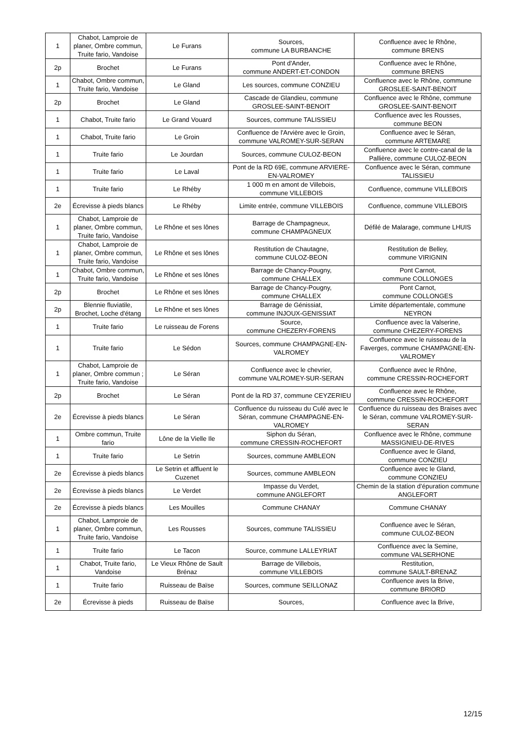| 1 | Chabot, Lamproie de planer, Ombre commun, Truite fario, Vandoise | Le Furans | Sources, commune LA BURBANCHE | Confluence avec le Rhône, commune BRENS |
| 2p | Brochet | Le Furans | Pont d'Ander, commune ANDERT-ET-CONDON | Confluence avec le Rhône, commune BRENS |
| 1 | Chabot, Ombre commun, Truite fario, Vandoise | Le Gland | Les sources, commune CONZIEU | Confluence avec le Rhône, commune GROSLEE-SAINT-BENOIT |
| 2p | Brochet | Le Gland | Cascade de Glandieu, commune GROSLEE-SAINT-BENOIT | Confluence avec le Rhône, commune GROSLEE-SAINT-BENOIT |
| 1 | Chabot, Truite fario | Le Grand Vouard | Sources, commune TALISSIEU | Confluence avec les Rousses, commune BEON |
| 1 | Chabot, Truite fario | Le Groin | Confluence de l'Arvière avec le Groin, commune VALROMEY-SUR-SERAN | Confluence avec le Séran, commune ARTEMARE |
| 1 | Truite fario | Le Jourdan | Sources, commune CULOZ-BEON | Confluence avec le contre-canal de la Pallière, commune CULOZ-BEON |
| 1 | Truite fario | Le Laval | Pont de la RD 69E, commune ARVIERE-EN-VALROMEY | Confluence avec le Séran, commune TALISSIEU |
| 1 | Truite fario | Le Rhéby | 1 000 m en amont de Villebois, commune VILLEBOIS | Confluence, commune VILLEBOIS |
| 2e | Écrevisse à pieds blancs | Le Rhéby | Limite entrée, commune VILLEBOIS | Confluence, commune VILLEBOIS |
| 1 | Chabot, Lamproie de planer, Ombre commun, Truite fario, Vandoise | Le Rhône et ses lônes | Barrage de Champagneux, commune CHAMPAGNEUX | Défilé de Malarage, commune LHUIS |
| 1 | Chabot, Lamproie de planer, Ombre commun, Truite fario, Vandoise | Le Rhône et ses lônes | Restitution de Chautagne, commune CULOZ-BEON | Restitution de Belley, commune VIRIGNIN |
| 1 | Chabot, Ombre commun, Truite fario, Vandoise | Le Rhône et ses lônes | Barrage de Chancy-Pougny, commune CHALLEX | Pont Carnot, commune COLLONGES |
| 2p | Brochet | Le Rhône et ses lônes | Barrage de Chancy-Pougny, commune CHALLEX | Pont Carnot, commune COLLONGES |
| 2p | Blennie fluviatile, Brochet, Loche d'étang | Le Rhône et ses lônes | Barrage de Génissiat, commune INJOUX-GENISSIAT | Limite départementale, commune NEYRON |
| 1 | Truite fario | Le ruisseau de Forens | Source, commune CHEZERY-FORENS | Confluence avec la Valserine, commune CHEZERY-FORENS |
| 1 | Truite fario | Le Sédon | Sources, commune CHAMPAGNE-EN-VALROMEY | Confluence avec le ruisseau de la Faverges, commune CHAMPAGNE-EN-VALROMEY |
| 1 | Chabot, Lamproie de planer, Ombre commun ; Truite fario, Vandoise | Le Séran | Confluence avec le chevrier, commune VALROMEY-SUR-SERAN | Confluence avec le Rhône, commune CRESSIN-ROCHEFORT |
| 2p | Brochet | Le Séran | Pont de la RD 37, commune CEYZERIEU | Confluence avec le Rhône, commune CRESSIN-ROCHEFORT |
| 2e | Écrevisse à pieds blancs | Le Séran | Confluence du ruisseau du Culé avec le Séran, commune CHAMPAGNE-EN-VALROMEY | Confluence du ruisseau des Braises avec le Séran, commune VALROMEY-SUR-SERAN |
| 1 | Ombre commun, Truite fario | Lône de la Vielle Ile | Siphon du Séran, commune CRESSIN-ROCHEFORT | Confluence avec le Rhône, commune MASSIGNIEU-DE-RIVES |
| 1 | Truite fario | Le Setrin | Sources, commune AMBLEON | Confluence avec le Gland, commune CONZIEU |
| 2e | Écrevisse à pieds blancs | Le Setrin et affluent le Cuzenet | Sources, commune AMBLEON | Confluence avec le Gland, commune CONZIEU |
| 2e | Écrevisse à pieds blancs | Le Verdet | Impasse du Verdet, commune ANGLEFORT | Chemin de la station d’épuration commune ANGLEFORT |
| 2e | Écrevisse à pieds blancs | Les Mouilles | Commune CHANAY | Commune CHANAY |
| 1 | Chabot, Lamproie de planer, Ombre commun, Truite fario, Vandoise | Les Rousses | Sources, commune TALISSIEU | Confluence avec le Séran, commune CULOZ-BEON |
| 1 | Truite fario | Le Tacon | Source, commune LALLEYRIAT | Confluence avec la Semine, commune VALSERHONE |
| 1 | Chabot, Truite fario, Vandoise | Le Vieux Rhône de Sault Brénaz | Barrage de Villebois, commune VILLEBOIS | Restitution, commune SAULT-BRENAZ |
| 1 | Truite fario | Ruisseau de Baïse | Sources, commune SEILLONAZ | Confluence aves la Brive, commune BRIORD |
| 2e | Écrevisse à pieds | Ruisseau de Baïse | Sources, | Confluence avec la Brive, |
12/15